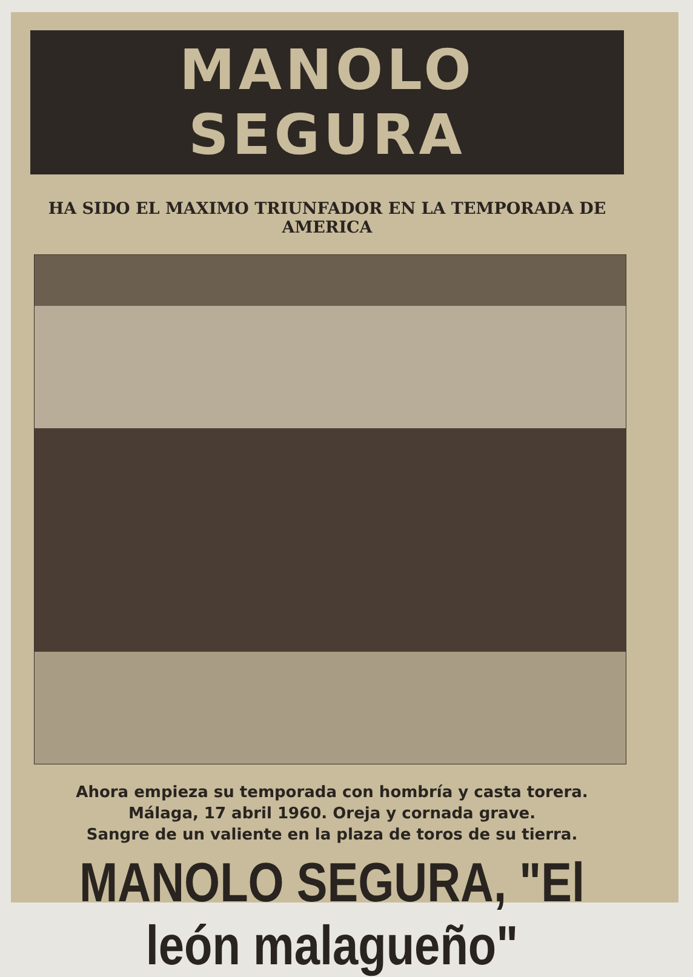MANOLO SEGURA
HA SIDO EL MAXIMO TRIUNFADOR EN LA TEMPORADA DE AMERICA
Ahora empieza su temporada con hombría y casta torera.
Málaga, 17 abril 1960. Oreja y cornada grave.
Sangre de un valiente en la plaza de toros de su tierra.
MANOLO SEGURA, "El león malagueño"